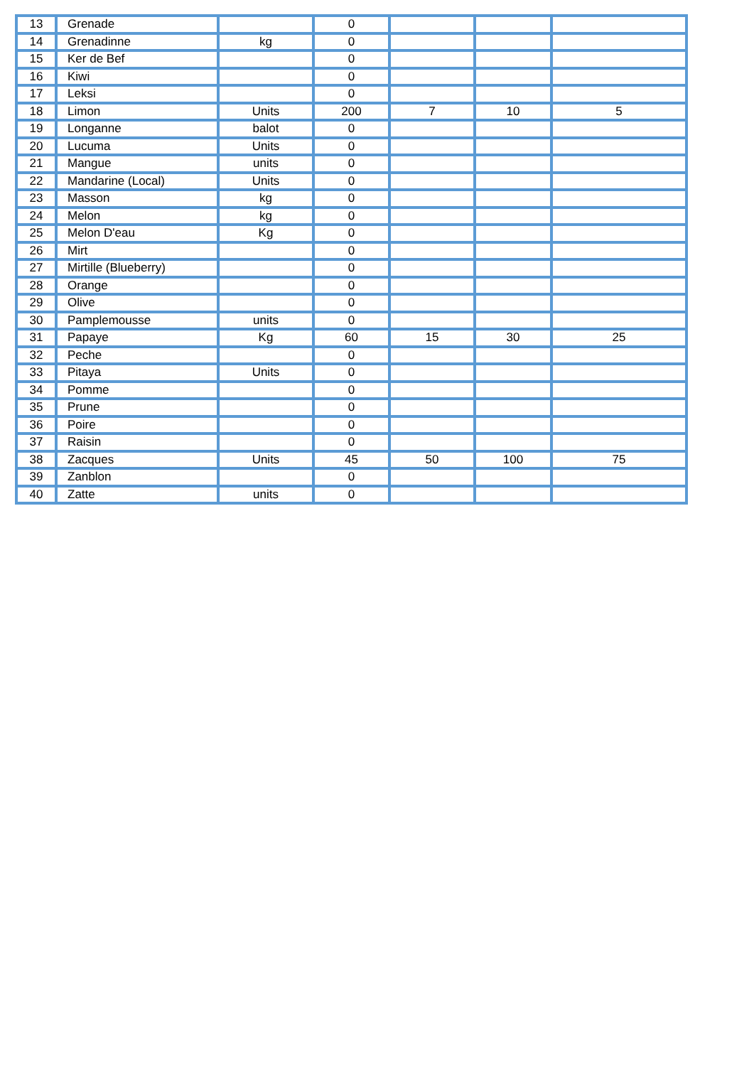| 13 | Grenade | | 0 | | | |
| 14 | Grenadinne | kg | 0 | | | |
| 15 | Ker de Bef | | 0 | | | |
| 16 | Kiwi | | 0 | | | |
| 17 | Leksi | | 0 | | | |
| 18 | Limon | Units | 200 | 7 | 10 | 5 |
| 19 | Longanne | balot | 0 | | | |
| 20 | Lucuma | Units | 0 | | | |
| 21 | Mangue | units | 0 | | | |
| 22 | Mandarine (Local) | Units | 0 | | | |
| 23 | Masson | kg | 0 | | | |
| 24 | Melon | kg | 0 | | | |
| 25 | Melon D'eau | Kg | 0 | | | |
| 26 | Mirt | | 0 | | | |
| 27 | Mirtille (Blueberry) | | 0 | | | |
| 28 | Orange | | 0 | | | |
| 29 | Olive | | 0 | | | |
| 30 | Pamplemousse | units | 0 | | | |
| 31 | Papaye | Kg | 60 | 15 | 30 | 25 |
| 32 | Peche | | 0 | | | |
| 33 | Pitaya | Units | 0 | | | |
| 34 | Pomme | | 0 | | | |
| 35 | Prune | | 0 | | | |
| 36 | Poire | | 0 | | | |
| 37 | Raisin | | 0 | | | |
| 38 | Zacques | Units | 45 | 50 | 100 | 75 |
| 39 | Zanblon | | 0 | | | |
| 40 | Zatte | units | 0 | | | |